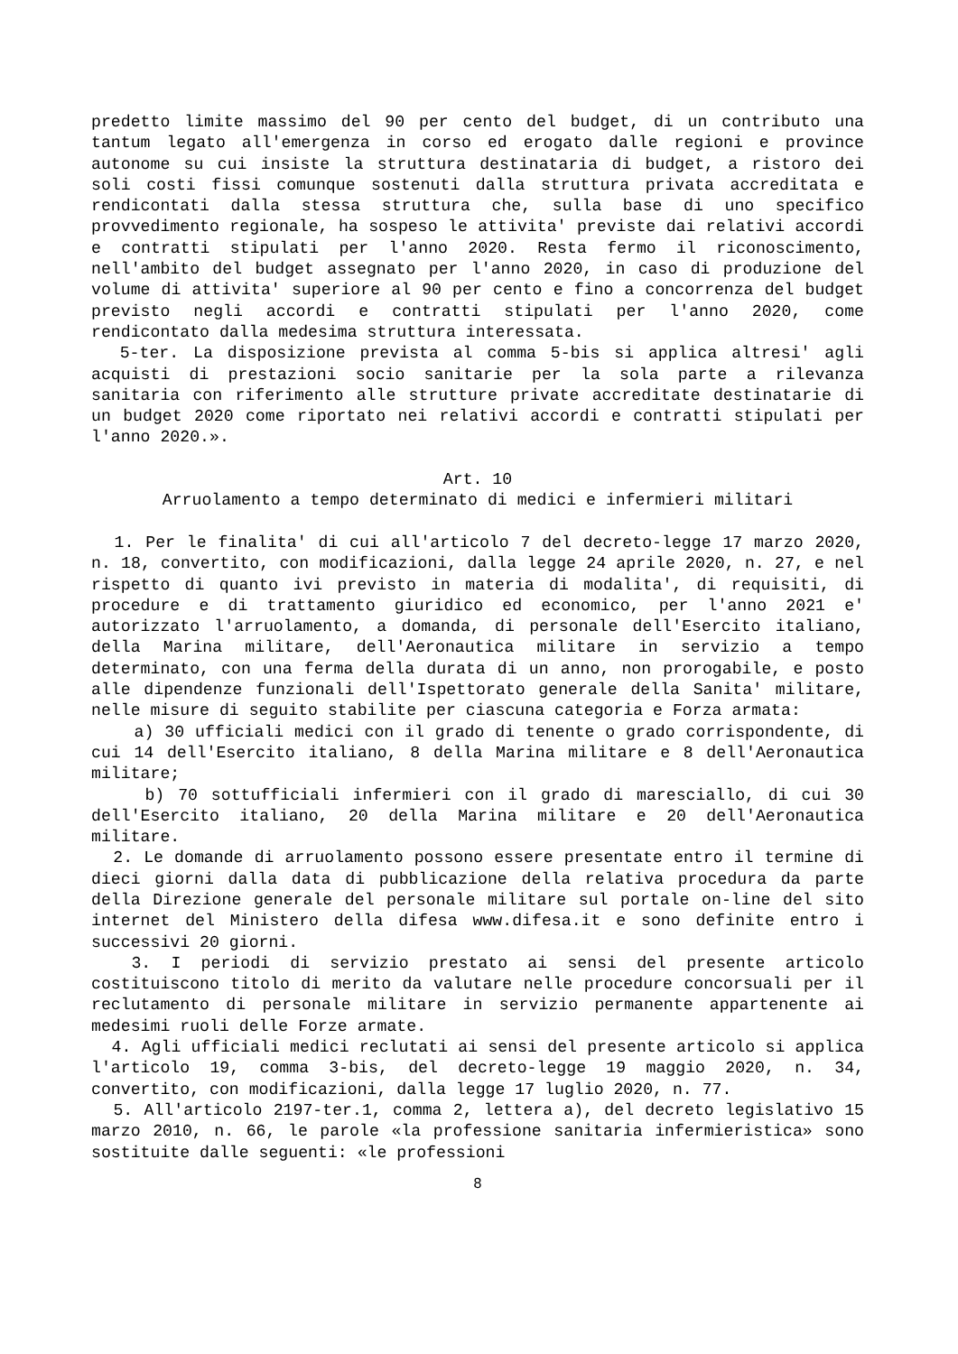predetto limite massimo del 90 per cento del budget, di un contributo una tantum legato all'emergenza in corso ed erogato dalle regioni e province autonome su cui insiste la struttura destinataria di budget, a ristoro dei soli costi fissi comunque sostenuti dalla struttura privata accreditata e rendicontati dalla stessa struttura che, sulla base di uno specifico provvedimento regionale, ha sospeso le attivita' previste dai relativi accordi e contratti stipulati per l'anno 2020. Resta fermo il riconoscimento, nell'ambito del budget assegnato per l'anno 2020, in caso di produzione del volume di attivita' superiore al 90 per cento e fino a concorrenza del budget previsto negli accordi e contratti stipulati per l'anno 2020, come rendicontato dalla medesima struttura interessata.
5-ter. La disposizione prevista al comma 5-bis si applica altresi' agli acquisti di prestazioni socio sanitarie per la sola parte a rilevanza sanitaria con riferimento alle strutture private accreditate destinatarie di un budget 2020 come riportato nei relativi accordi e contratti stipulati per l'anno 2020.».
Art. 10
Arruolamento a tempo determinato di medici e infermieri militari
1. Per le finalita' di cui all'articolo 7 del decreto-legge 17 marzo 2020, n. 18, convertito, con modificazioni, dalla legge 24 aprile 2020, n. 27, e nel rispetto di quanto ivi previsto in materia di modalita', di requisiti, di procedure e di trattamento giuridico ed economico, per l'anno 2021 e' autorizzato l'arruolamento, a domanda, di personale dell'Esercito italiano, della Marina militare, dell'Aeronautica militare in servizio a tempo determinato, con una ferma della durata di un anno, non prorogabile, e posto alle dipendenze funzionali dell'Ispettorato generale della Sanita' militare, nelle misure di seguito stabilite per ciascuna categoria e Forza armata:
a) 30 ufficiali medici con il grado di tenente o grado corrispondente, di cui 14 dell'Esercito italiano, 8 della Marina militare e 8 dell'Aeronautica militare;
b) 70 sottufficiali infermieri con il grado di maresciallo, di cui 30 dell'Esercito italiano, 20 della Marina militare e 20 dell'Aeronautica militare.
2. Le domande di arruolamento possono essere presentate entro il termine di dieci giorni dalla data di pubblicazione della relativa procedura da parte della Direzione generale del personale militare sul portale on-line del sito internet del Ministero della difesa www.difesa.it e sono definite entro i successivi 20 giorni.
3. I periodi di servizio prestato ai sensi del presente articolo costituiscono titolo di merito da valutare nelle procedure concorsuali per il reclutamento di personale militare in servizio permanente appartenente ai medesimi ruoli delle Forze armate.
4. Agli ufficiali medici reclutati ai sensi del presente articolo si applica l'articolo 19, comma 3-bis, del decreto-legge 19 maggio 2020, n. 34, convertito, con modificazioni, dalla legge 17 luglio 2020, n. 77.
5. All'articolo 2197-ter.1, comma 2, lettera a), del decreto legislativo 15 marzo 2010, n. 66, le parole «la professione sanitaria infermieristica» sono sostituite dalle seguenti: «le professioni
8